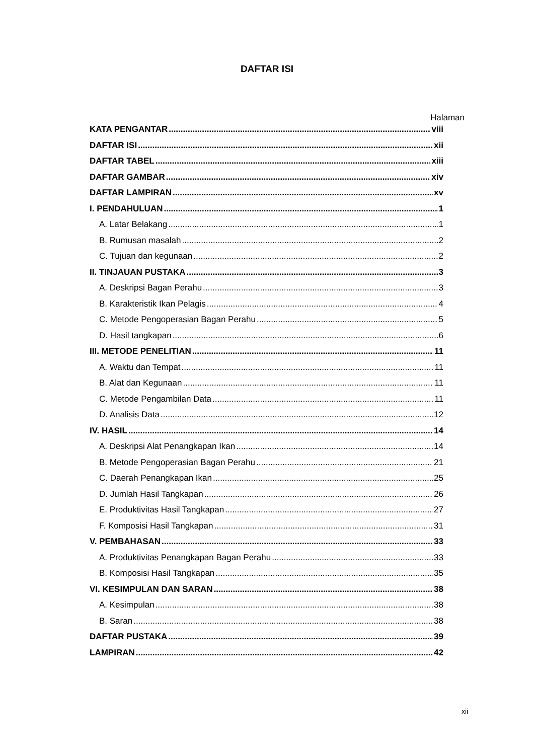DAFTAR ISI
Halaman
KATA PENGANTAR viii
DAFTAR ISI xii
DAFTAR TABEL xiii
DAFTAR GAMBAR xiv
DAFTAR LAMPIRAN xv
I. PENDAHULUAN 1
A. Latar Belakang 1
B. Rumusan masalah 2
C. Tujuan dan kegunaan 2
II. TINJAUAN PUSTAKA 3
A. Deskripsi Bagan Perahu 3
B. Karakteristik Ikan Pelagis 4
C. Metode Pengoperasian Bagan Perahu 5
D. Hasil tangkapan 6
III. METODE PENELITIAN 11
A. Waktu dan Tempat 11
B. Alat dan Kegunaan 11
C. Metode Pengambilan Data 11
D. Analisis Data 12
IV. HASIL 14
A. Deskripsi Alat Penangkapan Ikan 14
B. Metode Pengoperasian Bagan Perahu 21
C. Daerah Penangkapan Ikan 25
D. Jumlah Hasil Tangkapan 26
E. Produktivitas Hasil Tangkapan 27
F. Komposisi Hasil Tangkapan 31
V. PEMBAHASAN 33
A. Produktivitas Penangkapan Bagan Perahu 33
B. Komposisi Hasil Tangkapan 35
VI. KESIMPULAN DAN SARAN 38
A. Kesimpulan 38
B. Saran 38
DAFTAR PUSTAKA 39
LAMPIRAN 42
xii